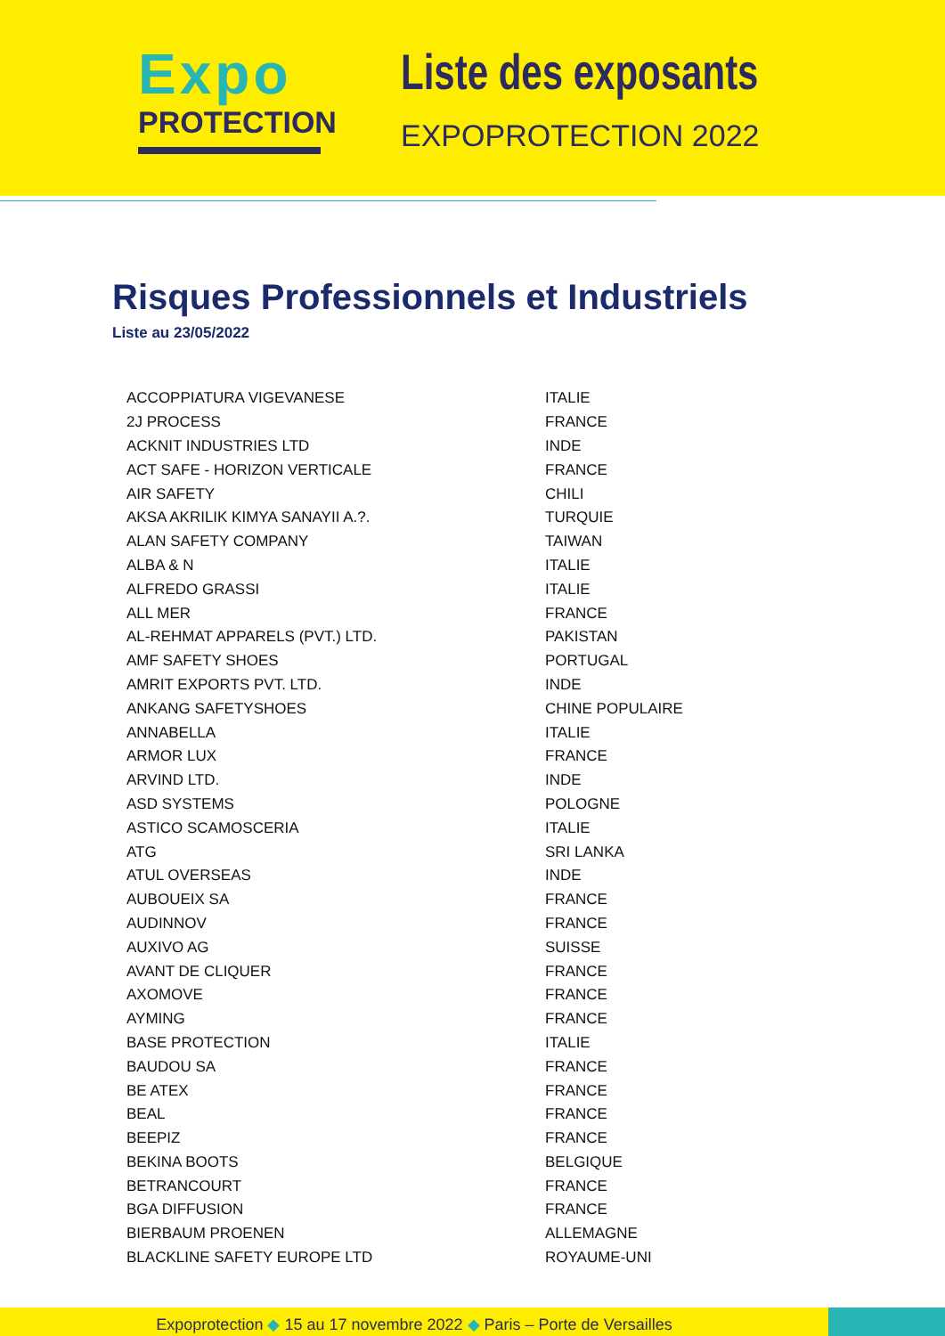Expo
PROTECTION
Liste des exposants
EXPOPROTECTION 2022
Risques Professionnels et Industriels
Liste au 23/05/2022
| ACCOPPIATURA VIGEVANESE | ITALIE |
| 2J PROCESS | FRANCE |
| ACKNIT INDUSTRIES LTD | INDE |
| ACT SAFE - HORIZON VERTICALE | FRANCE |
| AIR SAFETY | CHILI |
| AKSA AKRILIK KIMYA SANAYII A.?. | TURQUIE |
| ALAN SAFETY COMPANY | TAIWAN |
| ALBA & N | ITALIE |
| ALFREDO GRASSI | ITALIE |
| ALL MER | FRANCE |
| AL-REHMAT APPARELS (PVT.) LTD. | PAKISTAN |
| AMF SAFETY SHOES | PORTUGAL |
| AMRIT EXPORTS PVT. LTD. | INDE |
| ANKANG SAFETYSHOES | CHINE POPULAIRE |
| ANNABELLA | ITALIE |
| ARMOR LUX | FRANCE |
| ARVIND LTD. | INDE |
| ASD SYSTEMS | POLOGNE |
| ASTICO SCAMOSCERIA | ITALIE |
| ATG | SRI LANKA |
| ATUL OVERSEAS | INDE |
| AUBOUEIX SA | FRANCE |
| AUDINNOV | FRANCE |
| AUXIVO AG | SUISSE |
| AVANT DE CLIQUER | FRANCE |
| AXOMOVE | FRANCE |
| AYMING | FRANCE |
| BASE PROTECTION | ITALIE |
| BAUDOU SA | FRANCE |
| BE ATEX | FRANCE |
| BEAL | FRANCE |
| BEEPIZ | FRANCE |
| BEKINA BOOTS | BELGIQUE |
| BETRANCOURT | FRANCE |
| BGA DIFFUSION | FRANCE |
| BIERBAUM PROENEN | ALLEMAGNE |
| BLACKLINE SAFETY EUROPE LTD | ROYAUME-UNI |
Expoprotection ◆ 15 au 17 novembre 2022 ◆ Paris – Porte de Versailles